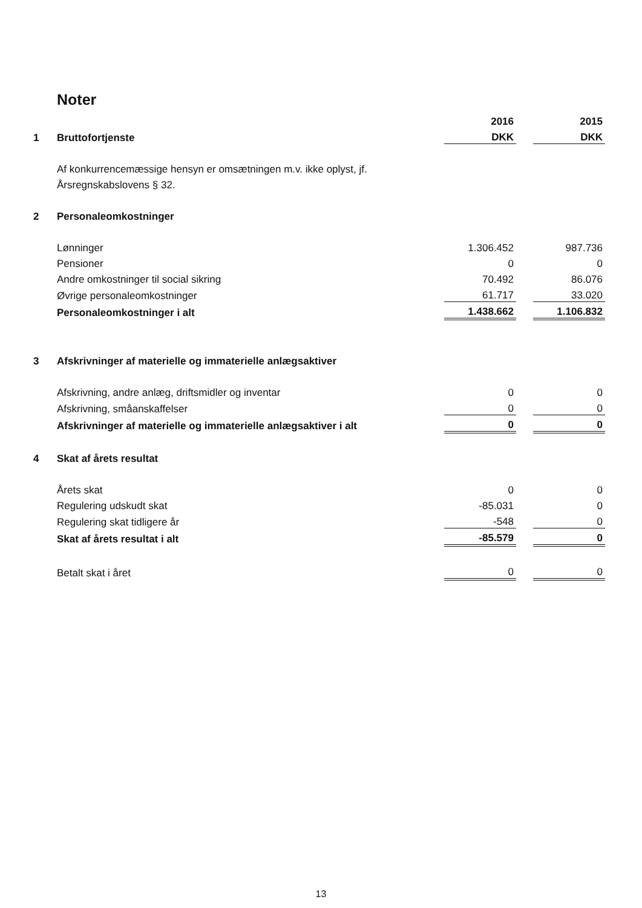Noter
| | | 2016 | | 2015 |
| 1 | Bruttofortjenste | DKK | | DKK |
| | Af konkurrencemæssige hensyn er omsætningen m.v. ikke oplyst, jf. | | | |
| | Årsregnskabslovens § 32. | | | |
| 2 | Personaleomkostninger | | | |
| | Lønninger | 1.306.452 | | 987.736 |
| | Pensioner | 0 | | 0 |
| | Andre omkostninger til social sikring | 70.492 | | 86.076 |
| | Øvrige personaleomkostninger | 61.717 | | 33.020 |
| | Personaleomkostninger i alt | 1.438.662 | | 1.106.832 |
| 3 | Afskrivninger af materielle og immaterielle anlægsaktiver | | | |
| | Afskrivning, andre anlæg, driftsmidler og inventar | 0 | | 0 |
| | Afskrivning, småanskaffelser | 0 | | 0 |
| | Afskrivninger af materielle og immaterielle anlægsaktiver i alt | 0 | | 0 |
| 4 | Skat af årets resultat | | | |
| | Årets skat | 0 | | 0 |
| | Regulering udskudt skat | -85.031 | | 0 |
| | Regulering skat tidligere år | -548 | | 0 |
| | Skat af årets resultat i alt | -85.579 | | 0 |
| | Betalt skat i året | 0 | | 0 |
13